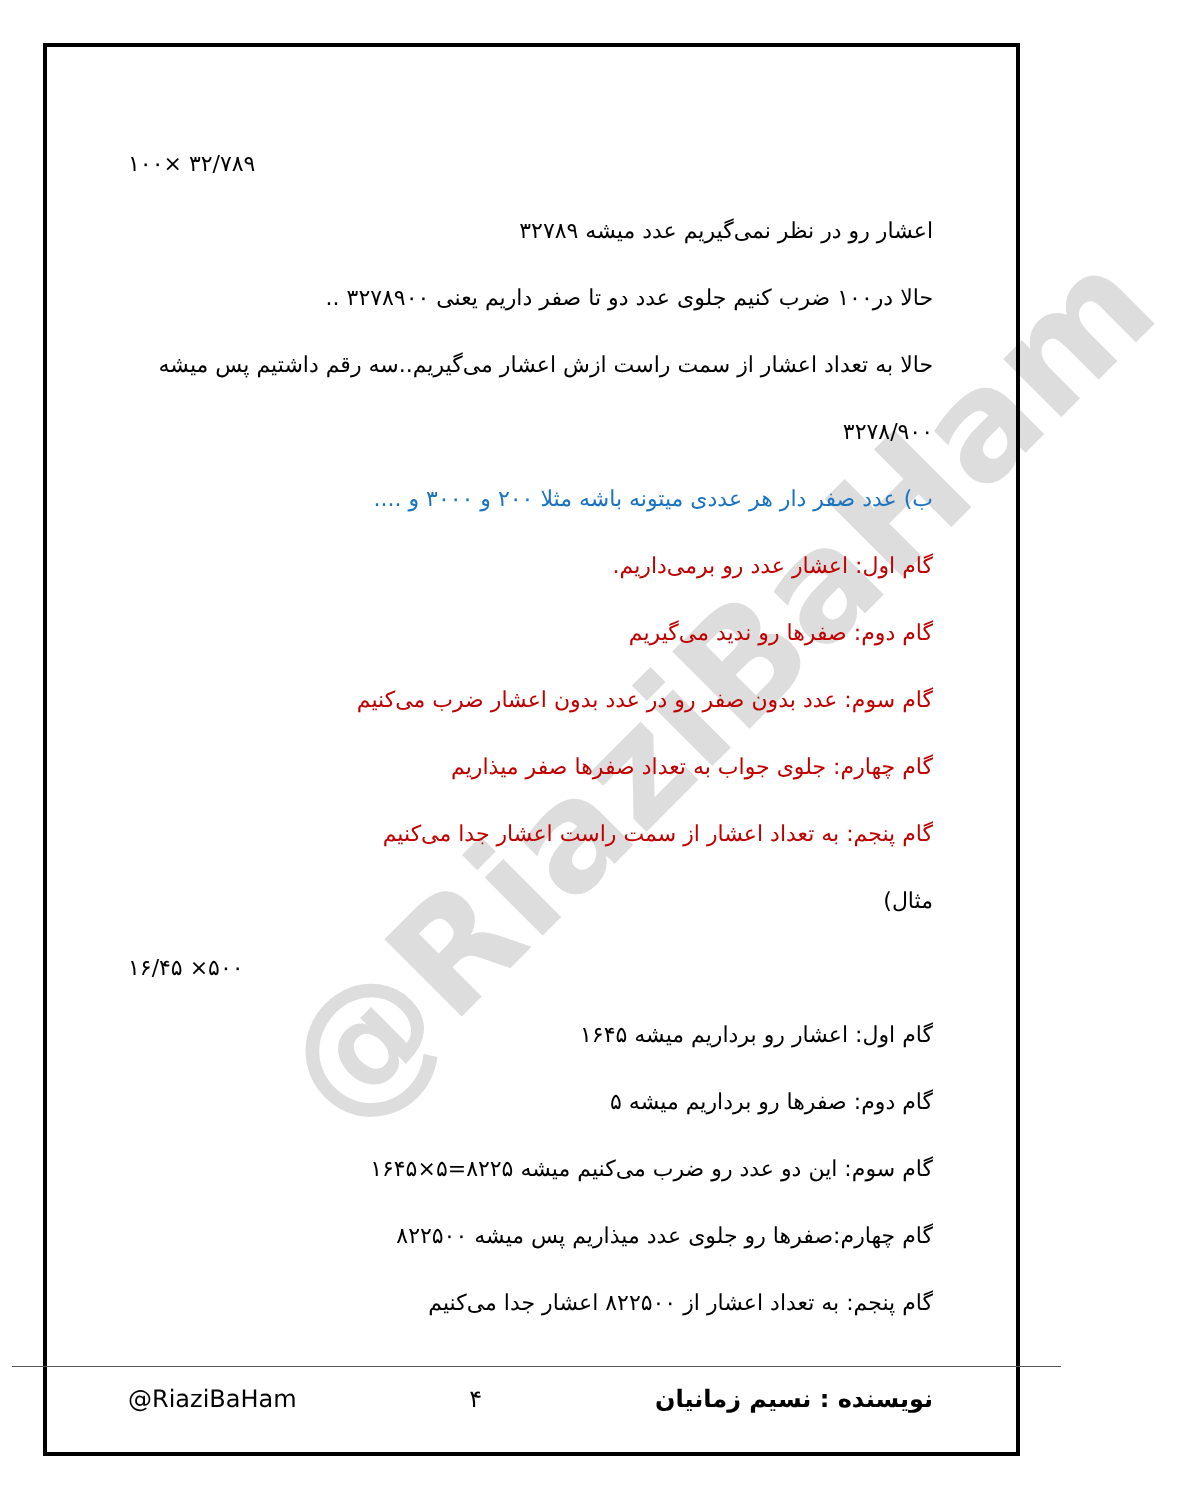@RiaziBaHam
۱۰۰× ۳۲/۷۸۹
اعشار رو در نظر نمی‌گیریم عدد میشه ۳۲۷۸۹
حالا در۱۰۰ ضرب کنیم جلوی عدد دو تا صفر داریم یعنی ۳۲۷۸۹۰۰ ..
حالا به تعداد اعشار از سمت راست ازش اعشار می‌گیریم..سه رقم داشتیم پس میشه
۳۲۷۸/۹۰۰
ب) عدد صفر دار هر عددی میتونه باشه مثلا ۲۰۰ و ۳۰۰۰ و ....
گام اول: اعشار عدد رو برمی‌داریم.
گام دوم: صفرها رو ندید می‌گیریم
گام سوم: عدد بدون صفر رو در عدد بدون اعشار ضرب می‌کنیم
گام چهارم: جلوی جواب به تعداد صفرها صفر میذاریم
گام پنجم: به تعداد اعشار از سمت راست اعشار جدا می‌کنیم
مثال)
۱۶/۴۵ ×۵۰۰
گام اول: اعشار رو برداریم میشه ۱۶۴۵
گام دوم: صفرها رو برداریم میشه ۵
گام سوم: این دو عدد رو ضرب می‌کنیم میشه ۸۲۲۵=۵×۱۶۴۵
گام چهارم:صفرها رو جلوی عدد میذاریم پس میشه ۸۲۲۵۰۰
گام پنجم: به تعداد اعشار از ۸۲۲۵۰۰ اعشار جدا می‌کنیم
@RiaziBaHam ۴ نویسنده : نسیم زمانیان